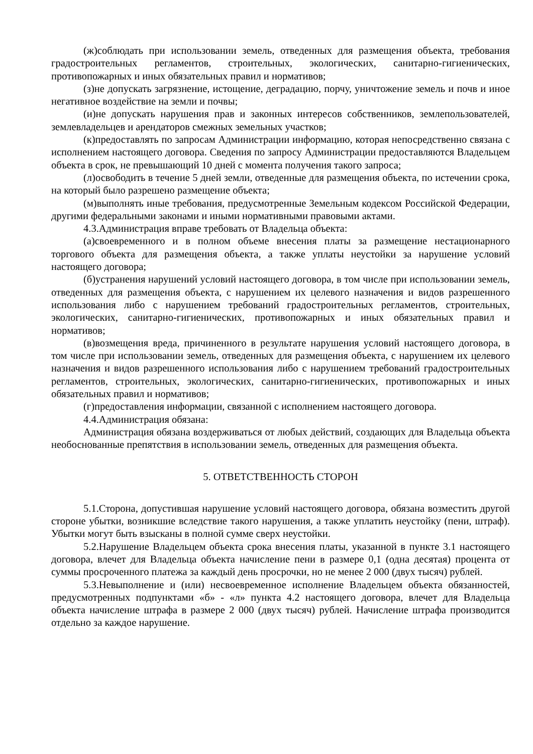(ж)соблюдать при использовании земель, отведенных для размещения объекта, требования градостроительных регламентов, строительных, экологических, санитарно-гигиенических, противопожарных и иных обязательных правил и нормативов;
(з)не допускать загрязнение, истощение, деградацию, порчу, уничтожение земель и почв и иное негативное воздействие на земли и почвы;
(и)не допускать нарушения прав и законных интересов собственников, землепользователей, землевладельцев и арендаторов смежных земельных участков;
(к)предоставлять по запросам Администрации информацию, которая непосредственно связана с исполнением настоящего договора. Сведения по запросу Администрации предоставляются Владельцем объекта в срок, не превышающий 10 дней с момента получения такого запроса;
(л)освободить в течение 5 дней земли, отведенные для размещения объекта, по истечении срока, на который было разрешено размещение объекта;
(м)выполнять иные требования, предусмотренные Земельным кодексом Российской Федерации, другими федеральными законами и иными нормативными правовыми актами.
4.3.Администрация вправе требовать от Владельца объекта:
(а)своевременного и в полном объеме внесения платы за размещение нестационарного торгового объекта для размещения объекта, а также уплаты неустойки за нарушение условий настоящего договора;
(б)устранения нарушений условий настоящего договора, в том числе при использовании земель, отведенных для размещения объекта, с нарушением их целевого назначения и видов разрешенного использования либо с нарушением требований градостроительных регламентов, строительных, экологических, санитарно-гигиенических, противопожарных и иных обязательных правил и нормативов;
(в)возмещения вреда, причиненного в результате нарушения условий настоящего договора, в том числе при использовании земель, отведенных для размещения объекта, с нарушением их целевого назначения и видов разрешенного использования либо с нарушением требований градостроительных регламентов, строительных, экологических, санитарно-гигиенических, противопожарных и иных обязательных правил и нормативов;
(г)предоставления информации, связанной с исполнением настоящего договора.
4.4.Администрация обязана:
Администрация обязана воздерживаться от любых действий, создающих для Владельца объекта необоснованные препятствия в использовании земель, отведенных для размещения объекта.
5. ОТВЕТСТВЕННОСТЬ СТОРОН
5.1.Сторона, допустившая нарушение условий настоящего договора, обязана возместить другой стороне убытки, возникшие вследствие такого нарушения, а также уплатить неустойку (пени, штраф). Убытки могут быть взысканы в полной сумме сверх неустойки.
5.2.Нарушение Владельцем объекта срока внесения платы, указанной в пункте 3.1 настоящего договора, влечет для Владельца объекта начисление пени в размере 0,1 (одна десятая) процента от суммы просроченного платежа за каждый день просрочки, но не менее 2 000 (двух тысяч) рублей.
5.3.Невыполнение и (или) несвоевременное исполнение Владельцем объекта обязанностей, предусмотренных подпунктами «б» - «л» пункта 4.2 настоящего договора, влечет для Владельца объекта начисление штрафа в размере 2 000 (двух тысяч) рублей. Начисление штрафа производится отдельно за каждое нарушение.